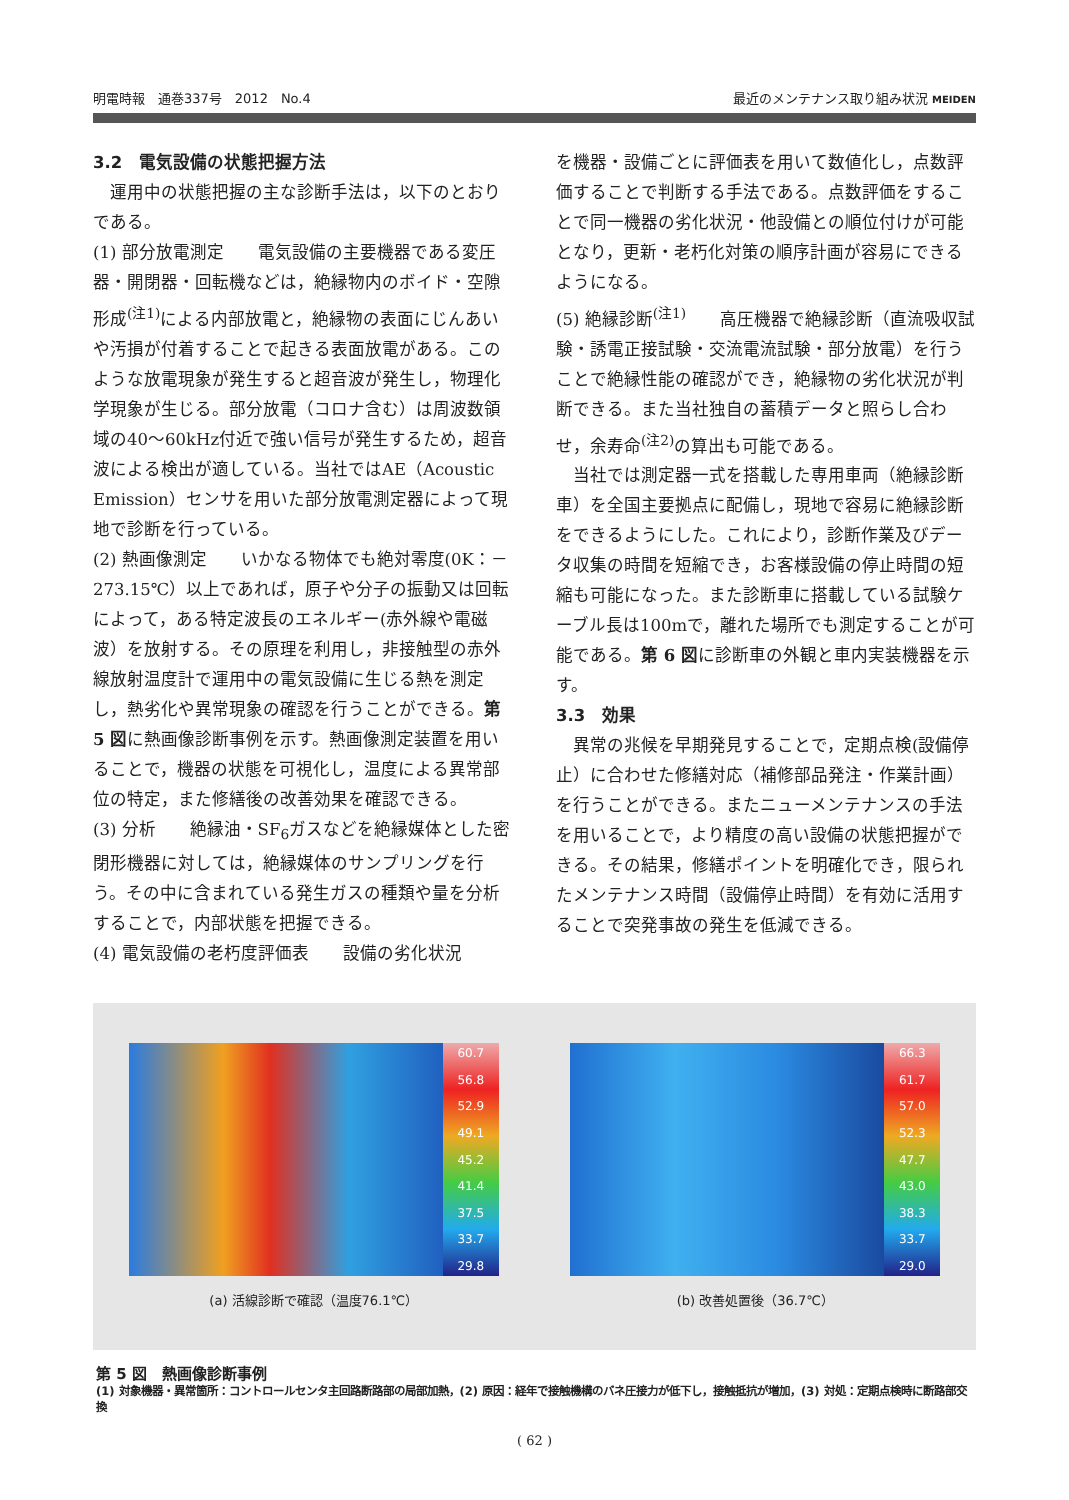明電時報　通巻337号　2012　No.4 最近のメンテナンス取り組み状況 MEIDEN
3.2　電気設備の状態把握方法
　運用中の状態把握の主な診断手法は，以下のとおりである。
(1) 部分放電測定　　電気設備の主要機器である変圧器・開閉器・回転機などは，絶縁物内のボイド・空隙形成<sup>(注1)</sup>による内部放電と，絶縁物の表面にじんあいや汚損が付着することで起きる表面放電がある。このような放電現象が発生すると超音波が発生し，物理化学現象が生じる。部分放電（コロナ含む）は周波数領域の40～60kHz付近で強い信号が発生するため，超音波による検出が適している。当社ではAE（Acoustic Emission）センサを用いた部分放電測定器によって現地で診断を行っている。
(2) 熱画像測定　　いかなる物体でも絶対零度(0K：－273.15℃）以上であれば，原子や分子の振動又は回転によって，ある特定波長のエネルギー(赤外線や電磁波）を放射する。その原理を利用し，非接触型の赤外線放射温度計で運用中の電気設備に生じる熱を測定し，熱劣化や異常現象の確認を行うことができる。第 5 図に熱画像診断事例を示す。熱画像測定装置を用いることで，機器の状態を可視化し，温度による異常部位の特定，また修繕後の改善効果を確認できる。
(3) 分析　　絶縁油・SF<sub>6</sub>ガスなどを絶縁媒体とした密閉形機器に対しては，絶縁媒体のサンプリングを行う。その中に含まれている発生ガスの種類や量を分析することで，内部状態を把握できる。
(4) 電気設備の老朽度評価表　　設備の劣化状況
を機器・設備ごとに評価表を用いて数値化し，点数評価することで判断する手法である。点数評価をすることで同一機器の劣化状況・他設備との順位付けが可能となり，更新・老朽化対策の順序計画が容易にできるようになる。
(5) 絶縁診断<sup>(注1)</sup>　　高圧機器で絶縁診断（直流吸収試験・誘電正接試験・交流電流試験・部分放電）を行うことで絶縁性能の確認ができ，絶縁物の劣化状況が判断できる。また当社独自の蓄積データと照らし合わせ，余寿命<sup>(注2)</sup>の算出も可能である。
　当社では測定器一式を搭載した専用車両（絶縁診断車）を全国主要拠点に配備し，現地で容易に絶縁診断をできるようにした。これにより，診断作業及びデータ収集の時間を短縮でき，お客様設備の停止時間の短縮も可能になった。また診断車に搭載している試験ケーブル長は100mで，離れた場所でも測定することが可能である。第 6 図に診断車の外観と車内実装機器を示す。
3.3　効果
　異常の兆候を早期発見することで，定期点検(設備停止）に合わせた修繕対応（補修部品発注・作業計画）を行うことができる。またニューメンテナンスの手法を用いることで，より精度の高い設備の状態把握ができる。その結果，修繕ポイントを明確化でき，限られたメンテナンス時間（設備停止時間）を有効に活用することで突発事故の発生を低減できる。
60.7
56.8
52.9
49.1
45.2
41.4
37.5
33.7
29.8
(a) 活線診断で確認（温度76.1℃）
66.3
61.7
57.0
52.3
47.7
43.0
38.3
33.7
29.0
(b) 改善処置後（36.7℃）
第 5 図　熱画像診断事例
(1) 対象機器・異常箇所：コントロールセンタ主回路断路部の局部加熱，(2) 原因：経年で接触機構のバネ圧接力が低下し，接触抵抗が増加，(3) 対処：定期点検時に断路部交換
( 62 )